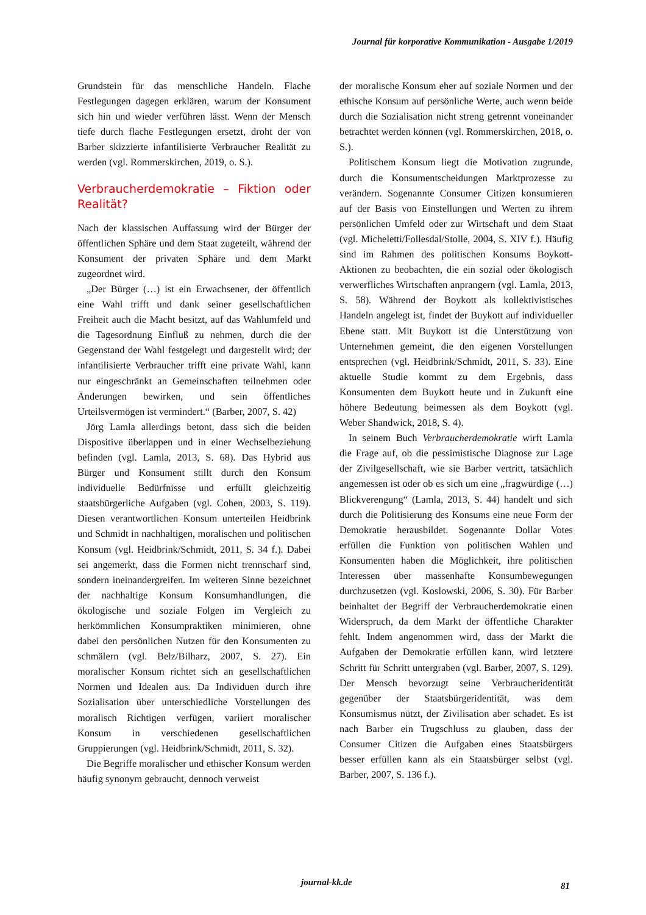Journal für korporative Kommunikation - Ausgabe 1/2019
Grundstein für das menschliche Handeln. Flache Festlegungen dagegen erklären, warum der Konsument sich hin und wieder verführen lässt. Wenn der Mensch tiefe durch flache Festlegungen ersetzt, droht der von Barber skizzierte infantilisierte Verbraucher Realität zu werden (vgl. Rommerskirchen, 2019, o. S.).
Verbraucherdemokratie – Fiktion oder Realität?
Nach der klassischen Auffassung wird der Bürger der öffentlichen Sphäre und dem Staat zugeteilt, während der Konsument der privaten Sphäre und dem Markt zugeordnet wird.
„Der Bürger (…) ist ein Erwachsener, der öffentlich eine Wahl trifft und dank seiner gesellschaftlichen Freiheit auch die Macht besitzt, auf das Wahlumfeld und die Tagesordnung Einfluß zu nehmen, durch die der Gegenstand der Wahl festgelegt und dargestellt wird; der infantilisierte Verbraucher trifft eine private Wahl, kann nur eingeschränkt an Gemeinschaften teilnehmen oder Änderungen bewirken, und sein öffentliches Urteilsvermögen ist vermindert.“ (Barber, 2007, S. 42)
Jörg Lamla allerdings betont, dass sich die beiden Dispositive überlappen und in einer Wechselbeziehung befinden (vgl. Lamla, 2013, S. 68). Das Hybrid aus Bürger und Konsument stillt durch den Konsum individuelle Bedürfnisse und erfüllt gleichzeitig staatsbürgerliche Aufgaben (vgl. Cohen, 2003, S. 119). Diesen verantwortlichen Konsum unterteilen Heidbrink und Schmidt in nachhaltigen, moralischen und politischen Konsum (vgl. Heidbrink/Schmidt, 2011, S. 34 f.). Dabei sei angemerkt, dass die Formen nicht trennscharf sind, sondern ineinandergreifen. Im weiteren Sinne bezeichnet der nachhaltige Konsum Konsumhandlungen, die ökologische und soziale Folgen im Vergleich zu herkömmlichen Konsumpraktiken minimieren, ohne dabei den persönlichen Nutzen für den Konsumenten zu schmälern (vgl. Belz/Bilharz, 2007, S. 27). Ein moralischer Konsum richtet sich an gesellschaftlichen Normen und Idealen aus. Da Individuen durch ihre Sozialisation über unterschiedliche Vorstellungen des moralisch Richtigen verfügen, variiert moralischer Konsum in verschiedenen gesellschaftlichen Gruppierungen (vgl. Heidbrink/Schmidt, 2011, S. 32).
Die Begriffe moralischer und ethischer Konsum werden häufig synonym gebraucht, dennoch verweist
der moralische Konsum eher auf soziale Normen und der ethische Konsum auf persönliche Werte, auch wenn beide durch die Sozialisation nicht streng getrennt voneinander betrachtet werden können (vgl. Rommerskirchen, 2018, o. S.).
Politischem Konsum liegt die Motivation zugrunde, durch die Konsumentscheidungen Marktprozesse zu verändern. Sogenannte Consumer Citizen konsumieren auf der Basis von Einstellungen und Werten zu ihrem persönlichen Umfeld oder zur Wirtschaft und dem Staat (vgl. Micheletti/Follesdal/Stolle, 2004, S. XIV f.). Häufig sind im Rahmen des politischen Konsums Boykott-Aktionen zu beobachten, die ein sozial oder ökologisch verwerfliches Wirtschaften anprangern (vgl. Lamla, 2013, S. 58). Während der Boykott als kollektivistisches Handeln angelegt ist, findet der Buykott auf individueller Ebene statt. Mit Buykott ist die Unterstützung von Unternehmen gemeint, die den eigenen Vorstellungen entsprechen (vgl. Heidbrink/Schmidt, 2011, S. 33). Eine aktuelle Studie kommt zu dem Ergebnis, dass Konsumenten dem Buykott heute und in Zukunft eine höhere Bedeutung beimessen als dem Boykott (vgl. Weber Shandwick, 2018, S. 4).
In seinem Buch Verbraucherdemokratie wirft Lamla die Frage auf, ob die pessimistische Diagnose zur Lage der Zivilgesellschaft, wie sie Barber vertritt, tatsächlich angemessen ist oder ob es sich um eine „fragwürdige (…) Blickverengung“ (Lamla, 2013, S. 44) handelt und sich durch die Politisierung des Konsums eine neue Form der Demokratie herausbildet. Sogenannte Dollar Votes erfüllen die Funktion von politischen Wahlen und Konsumenten haben die Möglichkeit, ihre politischen Interessen über massenhafte Konsumbewegungen durchzusetzen (vgl. Koslowski, 2006, S. 30). Für Barber beinhaltet der Begriff der Verbraucherdemokratie einen Widerspruch, da dem Markt der öffentliche Charakter fehlt. Indem angenommen wird, dass der Markt die Aufgaben der Demokratie erfüllen kann, wird letztere Schritt für Schritt untergraben (vgl. Barber, 2007, S. 129). Der Mensch bevorzugt seine Verbraucheridentität gegenüber der Staatsbürgeridentität, was dem Konsumismus nützt, der Zivilisation aber schadet. Es ist nach Barber ein Trugschluss zu glauben, dass der Consumer Citizen die Aufgaben eines Staatsbürgers besser erfüllen kann als ein Staatsbürger selbst (vgl. Barber, 2007, S. 136 f.).
journal-kk.de 81